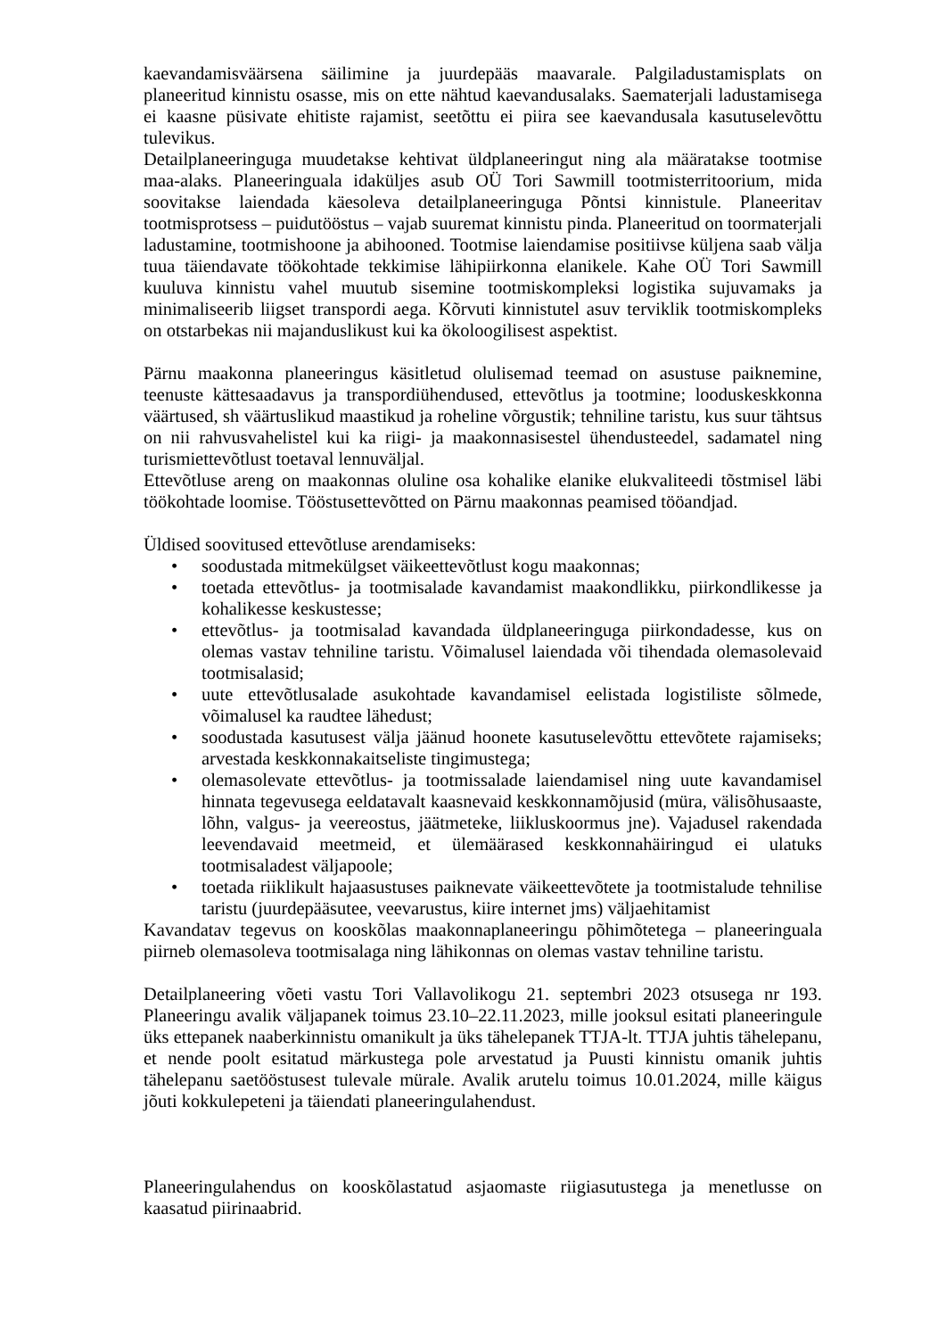kaevandamisväärsena säilimine ja juurdepääs maavarale. Palgiladustamisplats on planeeritud kinnistu osasse, mis on ette nähtud kaevandusalaks. Saematerjali ladustamisega ei kaasne püsivate ehitiste rajamist, seetõttu ei piira see kaevandusala kasutuselevõttu tulevikus.
Detailplaneeringuga muudetakse kehtivat üldplaneeringut ning ala määratakse tootmise maa-alaks. Planeeringuala idaküljes asub OÜ Tori Sawmill tootmisterritoorium, mida soovitakse laiendada käesoleva detailplaneeringuga Põntsi kinnistule. Planeeritav tootmisprotsess – puidutööstus – vajab suuremat kinnistu pinda. Planeeritud on toormaterjali ladustamine, tootmishoone ja abihooned. Tootmise laiendamise positiivse küljena saab välja tuua täiendavate töökohtade tekkimise lähipiirkonna elanikele. Kahe OÜ Tori Sawmill kuuluva kinnistu vahel muutub sisemine tootmiskompleksi logistika sujuvamaks ja minimaliseerib liigset transpordi aega. Kõrvuti kinnistutel asuv terviklik tootmiskompleks on otstarbekas nii majanduslikust kui ka ökoloogilisest aspektist.
Pärnu maakonna planeeringus käsitletud olulisemad teemad on asustuse paiknemine, teenuste kättesaadavus ja transpordiühendused, ettevõtlus ja tootmine; looduskeskkonna väärtused, sh väärtuslikud maastikud ja roheline võrgustik; tehniline taristu, kus suur tähtsus on nii rahvusvahelistel kui ka riigi- ja maakonnasisestel ühendusteedel, sadamatel ning turismiettevõtlust toetaval lennuväljal.
Ettevõtluse areng on maakonnas oluline osa kohalike elanike elukvaliteedi tõstmisel läbi töökohtade loomise. Tööstusettevõtted on Pärnu maakonnas peamised tööandjad.
Üldised soovitused ettevõtluse arendamiseks:
• soodustada mitmekülgset väikeettevõtlust kogu maakonnas;
• toetada ettevõtlus- ja tootmisalade kavandamist maakondlikku, piirkondlikesse ja kohalikesse keskustesse;
• ettevõtlus- ja tootmisalad kavandada üldplaneeringuga piirkondadesse, kus on olemas vastav tehniline taristu. Võimalusel laiendada või tihendada olemasolevaid tootmisalasid;
• uute ettevõtlusalade asukohtade kavandamisel eelistada logistiliste sõlmede, võimalusel ka raudtee lähedust;
• soodustada kasutusest välja jäänud hoonete kasutuselevõttu ettevõtete rajamiseks; arvestada keskkonnakaitseliste tingimustega;
• olemasolevate ettevõtlus- ja tootmissalade laiendamisel ning uute kavandamisel hinnata tegevusega eeldatavalt kaasnevaid keskkonnamõjusid (müra, välisõhusaaste, lõhn, valgus- ja veereostus, jäätmeteke, liikluskoormus jne). Vajadusel rakendada leevendavaid meetmeid, et ülemäärased keskkonnahäiringud ei ulatuks tootmisaladest väljapoole;
• toetada riiklikult hajaasustuses paiknevate väikeettevõtete ja tootmistalude tehnilise taristu (juurdepääsutee, veevarustus, kiire internet jms) väljaehitamist
Kavandatav tegevus on kooskõlas maakonnaplaneeringu põhimõtetega – planeeringuala piirneb olemasoleva tootmisalaga ning lähikonnas on olemas vastav tehniline taristu.
Detailplaneering võeti vastu Tori Vallavolikogu 21. septembri 2023 otsusega nr 193. Planeeringu avalik väljapanek toimus 23.10–22.11.2023, mille jooksul esitati planeeringule üks ettepanek naaberkinnistu omanikult ja üks tähelepanek TTJA-lt. TTJA juhtis tähelepanu, et nende poolt esitatud märkustega pole arvestatud ja Puusti kinnistu omanik juhtis tähelepanu saetööstusest tulevale mürale. Avalik arutelu toimus 10.01.2024, mille käigus jõuti kokkulepeteni ja täiendati planeeringulahendust.
Planeeringulahendus on kooskõlastatud asjaomaste riigiasutustega ja menetlusse on kaasatud piirinaabrid.